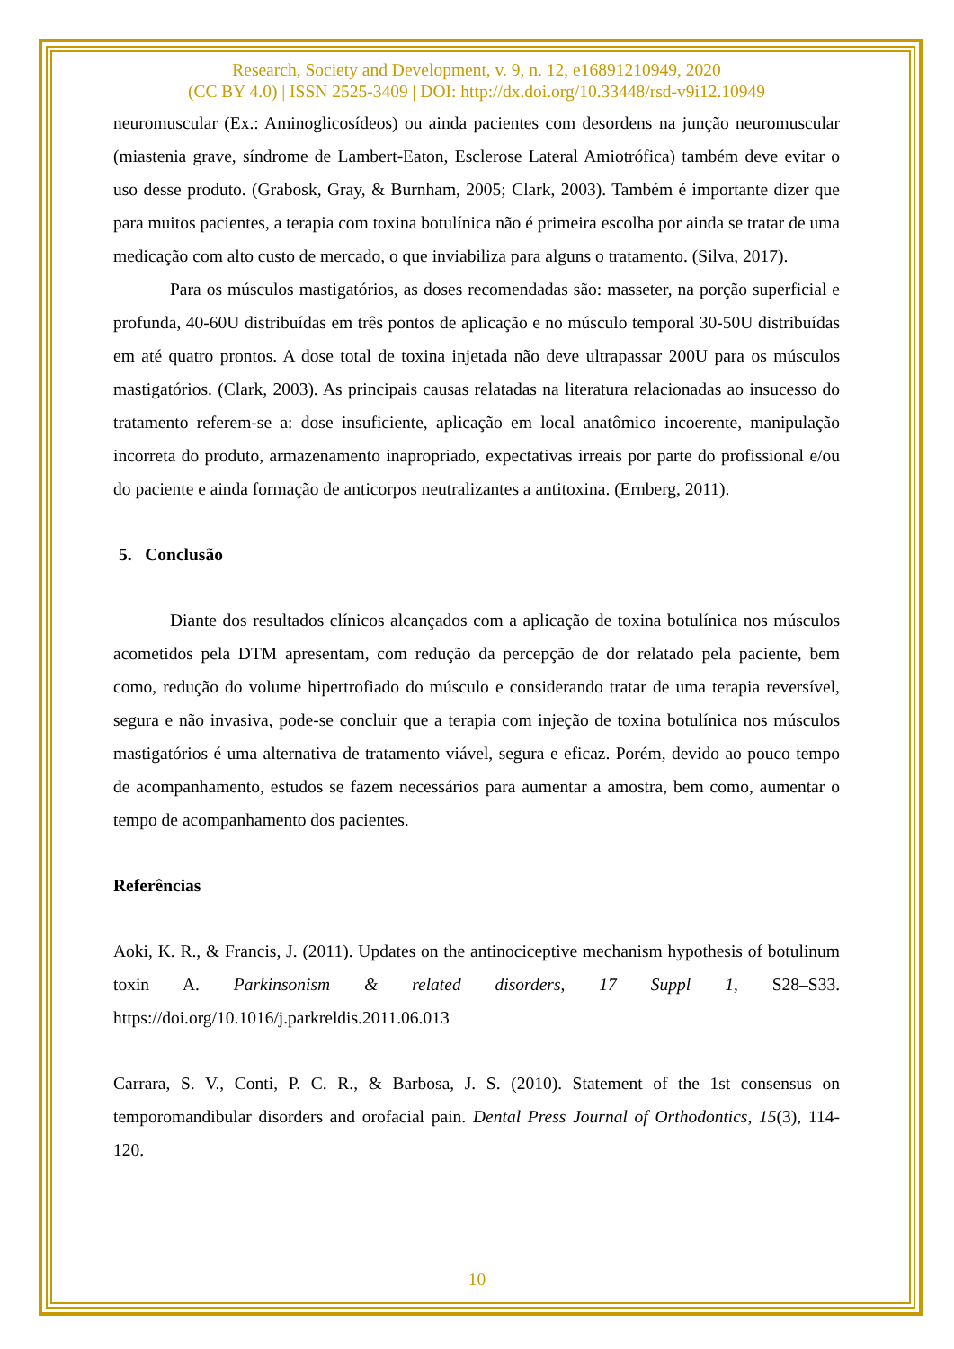Research, Society and Development, v. 9, n. 12, e16891210949, 2020
(CC BY 4.0) | ISSN 2525-3409 | DOI: http://dx.doi.org/10.33448/rsd-v9i12.10949
neuromuscular (Ex.: Aminoglicosídeos) ou ainda pacientes com desordens na junção neuromuscular (miastenia grave, síndrome de Lambert-Eaton, Esclerose Lateral Amiotrófica) também deve evitar o uso desse produto. (Grabosk, Gray, & Burnham, 2005; Clark, 2003). Também é importante dizer que para muitos pacientes, a terapia com toxina botulínica não é primeira escolha por ainda se tratar de uma medicação com alto custo de mercado, o que inviabiliza para alguns o tratamento. (Silva, 2017).
Para os músculos mastigatórios, as doses recomendadas são: masseter, na porção superficial e profunda, 40-60U distribuídas em três pontos de aplicação e no músculo temporal 30-50U distribuídas em até quatro prontos. A dose total de toxina injetada não deve ultrapassar 200U para os músculos mastigatórios. (Clark, 2003). As principais causas relatadas na literatura relacionadas ao insucesso do tratamento referem-se a: dose insuficiente, aplicação em local anatômico incoerente, manipulação incorreta do produto, armazenamento inapropriado, expectativas irreais por parte do profissional e/ou do paciente e ainda formação de anticorpos neutralizantes a antitoxina. (Ernberg, 2011).
5. Conclusão
Diante dos resultados clínicos alcançados com a aplicação de toxina botulínica nos músculos acometidos pela DTM apresentam, com redução da percepção de dor relatado pela paciente, bem como, redução do volume hipertrofiado do músculo e considerando tratar de uma terapia reversível, segura e não invasiva, pode-se concluir que a terapia com injeção de toxina botulínica nos músculos mastigatórios é uma alternativa de tratamento viável, segura e eficaz. Porém, devido ao pouco tempo de acompanhamento, estudos se fazem necessários para aumentar a amostra, bem como, aumentar o tempo de acompanhamento dos pacientes.
Referências
Aoki, K. R., & Francis, J. (2011). Updates on the antinociceptive mechanism hypothesis of botulinum toxin A. Parkinsonism & related disorders, 17 Suppl 1, S28–S33. https://doi.org/10.1016/j.parkreldis.2011.06.013
Carrara, S. V., Conti, P. C. R., & Barbosa, J. S. (2010). Statement of the 1st consensus on temporomandibular disorders and orofacial pain. Dental Press Journal of Orthodontics, 15(3), 114-120.
10